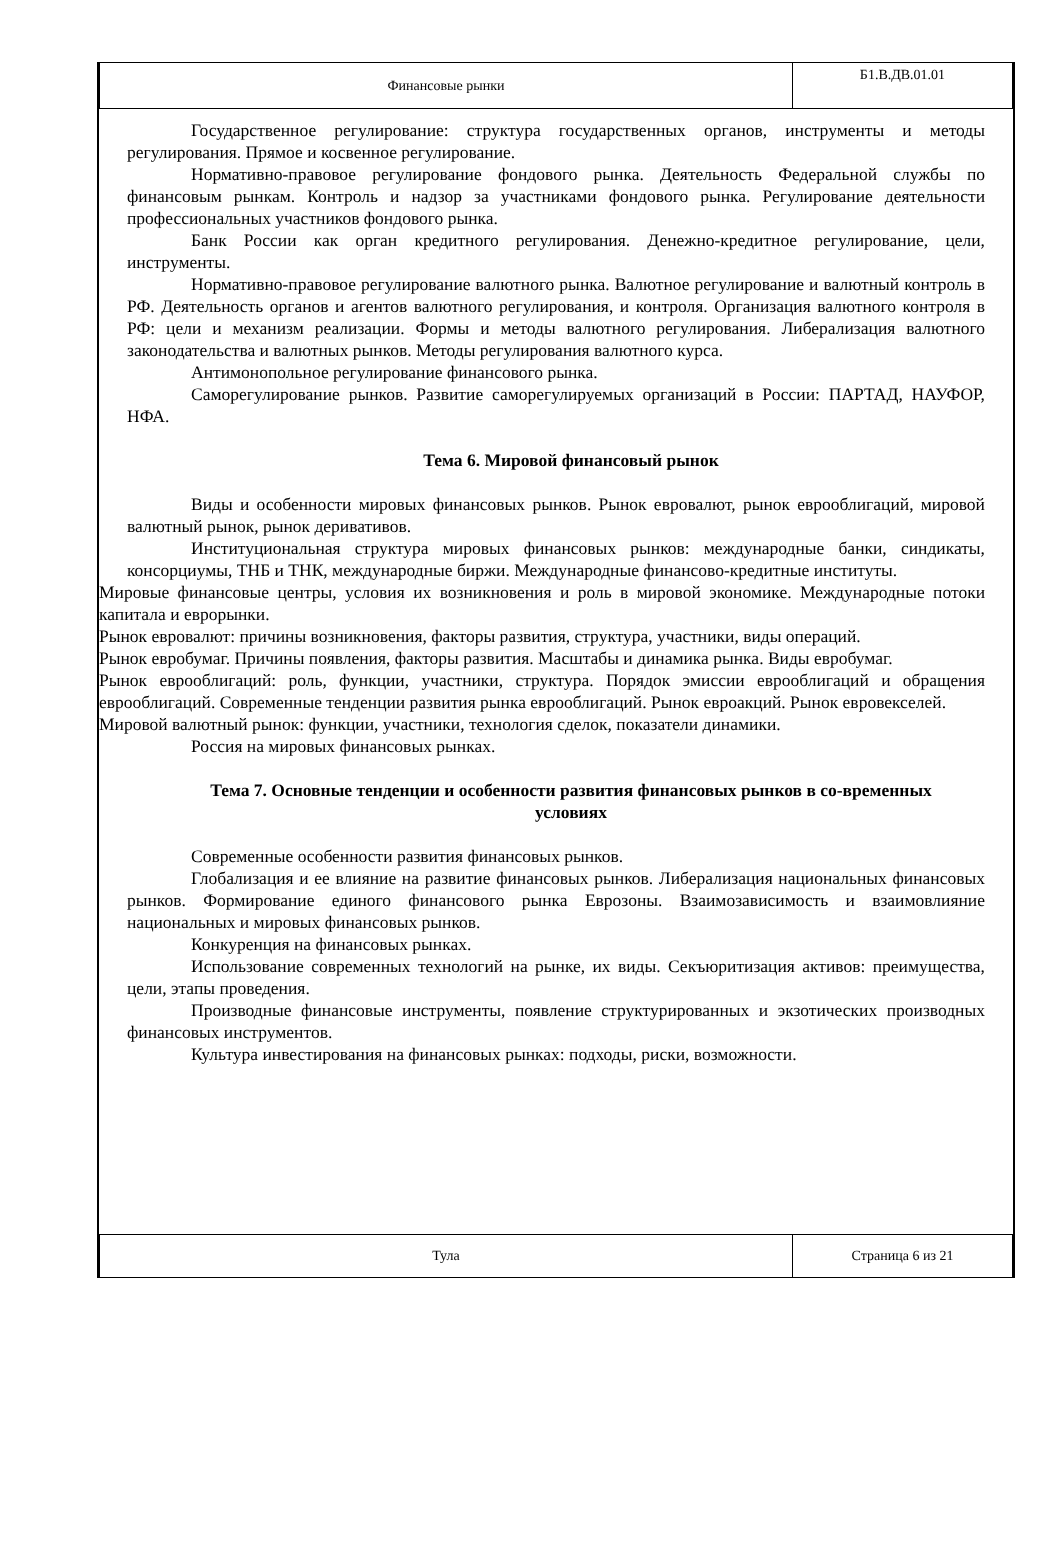| Финансовые рынки | Б1.В.ДВ.01.01 |
Государственное регулирование: структура государственных органов, инструменты и методы регулирования. Прямое и косвенное регулирование.
Нормативно-правовое регулирование фондового рынка. Деятельность Федеральной службы по финансовым рынкам. Контроль и надзор за участниками фондового рынка. Регулирование деятельности профессиональных участников фондового рынка.
Банк России как орган кредитного регулирования. Денежно-кредитное регулирование, цели, инструменты.
Нормативно-правовое регулирование валютного рынка. Валютное регулирование и валютный контроль в РФ. Деятельность органов и агентов валютного регулирования, и контроля. Организация валютного контроля в РФ: цели и механизм реализации. Формы и методы валютного регулирования. Либерализация валютного законодательства и валютных рынков. Методы регулирования валютного курса.
Антимонопольное регулирование финансового рынка.
Саморегулирование рынков. Развитие саморегулируемых организаций в России: ПАРТАД, НАУФОР, НФА.
Тема 6. Мировой финансовый рынок
Виды и особенности мировых финансовых рынков. Рынок евровалют, рынок еврооблигаций, мировой валютный рынок, рынок деривативов.
Институциональная структура мировых финансовых рынков: международные банки, синдикаты, консорциумы, ТНБ и ТНК, международные биржи. Международные финансово-кредитные институты.
Мировые финансовые центры, условия их возникновения и роль в мировой экономике. Международные потоки капитала и еврорынки.
Рынок евровалют: причины возникновения, факторы развития, структура, участники, виды операций.
Рынок евробумаг. Причины появления, факторы развития. Масштабы и динамика рынка. Виды евробумаг.
Рынок еврооблигаций: роль, функции, участники, структура. Порядок эмиссии еврооблигаций и обращения еврооблигаций. Современные тенденции развития рынка еврооблигаций. Рынок евроакций. Рынок евровекселей.
Мировой валютный рынок: функции, участники, технология сделок, показатели динамики.
Россия на мировых финансовых рынках.
Тема 7. Основные тенденции и особенности развития финансовых рынков в со-временных условиях
Современные особенности развития финансовых рынков.
Глобализация и ее влияние на развитие финансовых рынков. Либерализация национальных финансовых рынков. Формирование единого финансового рынка Еврозоны. Взаимозависимость и взаимовлияние национальных и мировых финансовых рынков.
Конкуренция на финансовых рынках.
Использование современных технологий на рынке, их виды. Секъюритизация активов: преимущества, цели, этапы проведения.
Производные финансовые инструменты, появление структурированных и экзотических производных финансовых инструментов.
Культура инвестирования на финансовых рынках: подходы, риски, возможности.
| Тула | Страница 6 из 21 |